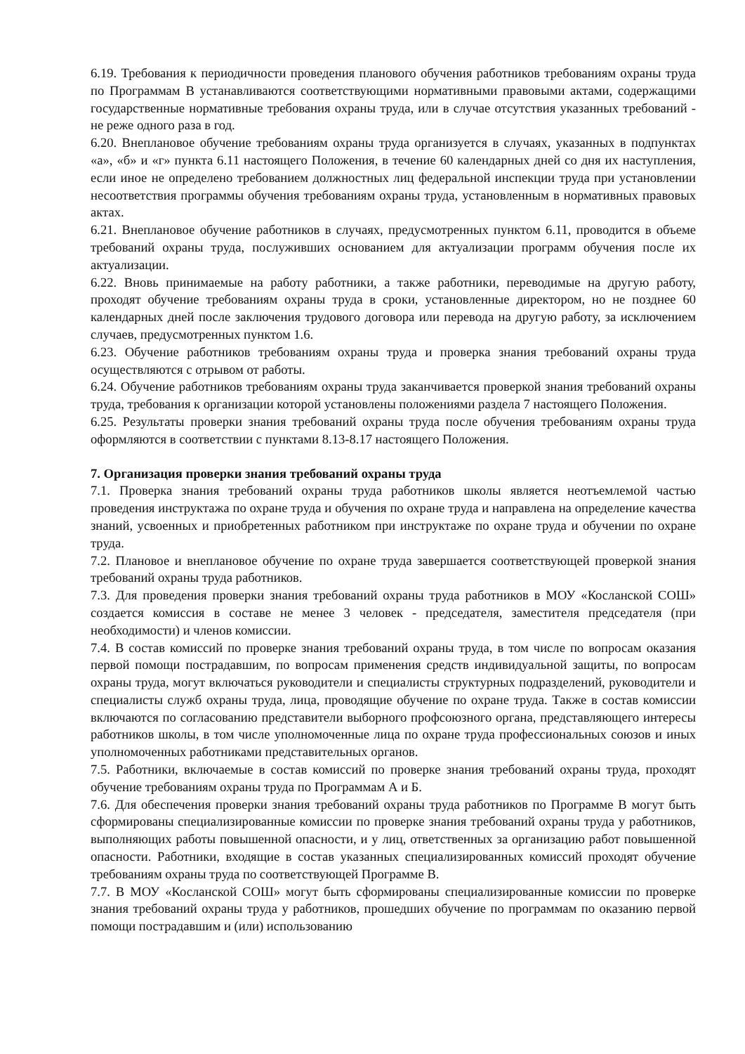6.19. Требования к периодичности проведения планового обучения работников требованиям охраны труда по Программам В устанавливаются соответствующими нормативными правовыми актами, содержащими государственные нормативные требования охраны труда, или в случае отсутствия указанных требований - не реже одного раза в год.
6.20. Внеплановое обучение требованиям охраны труда организуется в случаях, указанных в подпунктах «а», «б» и «г» пункта 6.11 настоящего Положения, в течение 60 календарных дней со дня их наступления, если иное не определено требованием должностных лиц федеральной инспекции труда при установлении несоответствия программы обучения требованиям охраны труда, установленным в нормативных правовых актах.
6.21. Внеплановое обучение работников в случаях, предусмотренных пунктом 6.11, проводится в объеме требований охраны труда, послуживших основанием для актуализации программ обучения после их актуализации.
6.22. Вновь принимаемые на работу работники, а также работники, переводимые на другую работу, проходят обучение требованиям охраны труда в сроки, установленные директором, но не позднее 60 календарных дней после заключения трудового договора или перевода на другую работу, за исключением случаев, предусмотренных пунктом 1.6.
6.23. Обучение работников требованиям охраны труда и проверка знания требований охраны труда осуществляются с отрывом от работы.
6.24. Обучение работников требованиям охраны труда заканчивается проверкой знания требований охраны труда, требования к организации которой установлены положениями раздела 7 настоящего Положения.
6.25. Результаты проверки знания требований охраны труда после обучения требованиям охраны труда оформляются в соответствии с пунктами 8.13-8.17 настоящего Положения.
7. Организация проверки знания требований охраны труда
7.1. Проверка знания требований охраны труда работников школы является неотъемлемой частью проведения инструктажа по охране труда и обучения по охране труда и направлена на определение качества знаний, усвоенных и приобретенных работником при инструктаже по охране труда и обучении по охране труда.
7.2. Плановое и внеплановое обучение по охране труда завершается соответствующей проверкой знания требований охраны труда работников.
7.3. Для проведения проверки знания требований охраны труда работников в МОУ «Косланской СОШ» создается комиссия в составе не менее 3 человек - председателя, заместителя председателя (при необходимости) и членов комиссии.
7.4. В состав комиссий по проверке знания требований охраны труда, в том числе по вопросам оказания первой помощи пострадавшим, по вопросам применения средств индивидуальной защиты, по вопросам охраны труда, могут включаться руководители и специалисты структурных подразделений, руководители и специалисты служб охраны труда, лица, проводящие обучение по охране труда. Также в состав комиссии включаются по согласованию представители выборного профсоюзного органа, представляющего интересы работников школы, в том числе уполномоченные лица по охране труда профессиональных союзов и иных уполномоченных работниками представительных органов.
7.5. Работники, включаемые в состав комиссий по проверке знания требований охраны труда, проходят обучение требованиям охраны труда по Программам А и Б.
7.6. Для обеспечения проверки знания требований охраны труда работников по Программе В могут быть сформированы специализированные комиссии по проверке знания требований охраны труда у работников, выполняющих работы повышенной опасности, и у лиц, ответственных за организацию работ повышенной опасности. Работники, входящие в состав указанных специализированных комиссий проходят обучение требованиям охраны труда по соответствующей Программе В.
7.7. В МОУ «Косланской СОШ» могут быть сформированы специализированные комиссии по проверке знания требований охраны труда у работников, прошедших обучение по программам по оказанию первой помощи пострадавшим и (или) использованию